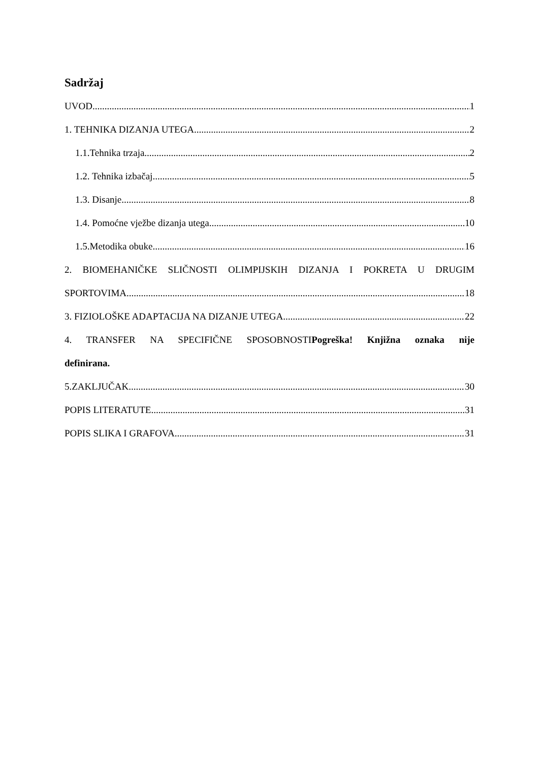Sadržaj
UVOD 1
1. TEHNIKA DIZANJA UTEGA 2
1.1.Tehnika trzaja 2
1.2. Tehnika izbačaj 5
1.3. Disanje 8
1.4. Pomoćne vježbe dizanja utega 10
1.5.Metodika obuke 16
2. BIOMEHANIČKE SLIČNOSTI OLIMPIJSKIH DIZANJA I POKRETA U DRUGIM
SPORTOVIMA 18
3. FIZIOLOŠKE ADAPTACIJA NA DIZANJE UTEGA 22
4. TRANSFER NA SPECIFIČNE SPOSOBNOSTIPogreška! Knjižna oznaka nije
definirana.
5.ZAKLJUČAK 30
POPIS LITERATUTE 31
POPIS SLIKA I GRAFOVA 31